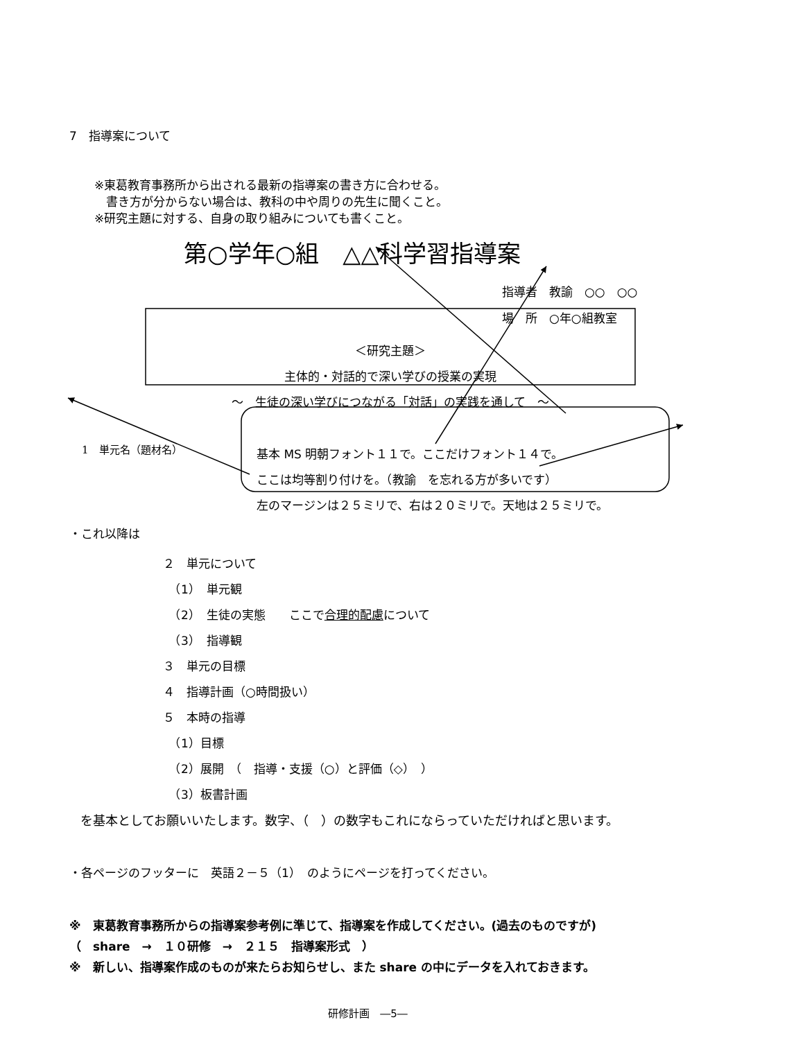7　指導案について
※東葛教育事務所から出される最新の指導案の書き方に合わせる。
　書き方が分からない場合は、教科の中や周りの先生に聞くこと。
※研究主題に対する、自身の取り組みについても書くこと。
第○学年○組　△△科学習指導案
指導者　教諭　○○　○○
場　所　○年○組教室
＜研究主題＞
主体的・対話的で深い学びの授業の実現
～　生徒の深い学びにつながる「対話」の実践を通して　～
1　単元名（題材名）
基本 MS 明朝フォント１１で。ここだけフォント１４で。
ここは均等割り付けを。（教諭　を忘れる方が多いです）
左のマージンは２５ミリで、右は２０ミリで。天地は２５ミリで。
・これ以降は
２　単元について
　（1）　単元観
　（2）　生徒の実態　　ここで合理的配慮について
　（3）　指導観
３　単元の目標
４　指導計画（○時間扱い）
５　本時の指導
　（1）目標
　（2）展開　（　指導・支援（○）と評価（◇）　）
　（3）板書計画
を基本としてお願いいたします。数字、（　）の数字もこれにならっていただければと思います。
・各ページのフッターに　英語２－５（1）　のようにページを打ってください。
※　東葛教育事務所からの指導案参考例に準じて、指導案を作成してください。(過去のものですが)
（　share　→　１０研修　→　２１５　指導案形式　）
※　新しい、指導案作成のものが来たらお知らせし、また share の中にデータを入れておきます。
研修計画　―5―